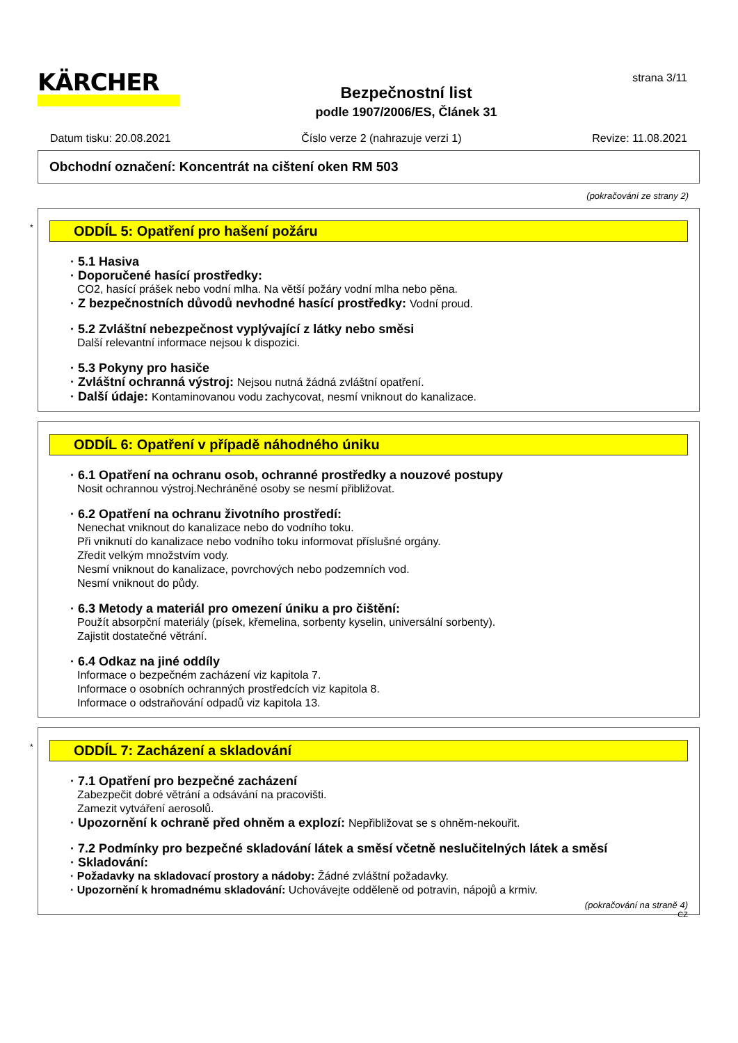KÄRCHER
Bezpečnostní list
podle 1907/2006/ES, Článek 31
strana 3/11
Datum tisku: 20.08.2021 Číslo verze 2 (nahrazuje verzi 1) Revize: 11.08.2021
Obchodní označení: Koncentrát na cištení oken RM 503
(pokračování ze strany 2)
*
ODDÍL 5: Opatření pro hašení požáru
· 5.1 Hasiva
· Doporučené hasící prostředky:
CO2, hasící prášek nebo vodní mlha. Na větší požáry vodní mlha nebo pěna.
· Z bezpečnostních důvodů nevhodné hasící prostředky: Vodní proud.
· 5.2 Zvláštní nebezpečnost vyplývající z látky nebo směsi
Další relevantní informace nejsou k dispozici.
· 5.3 Pokyny pro hasiče
· Zvláštní ochranná výstroj: Nejsou nutná žádná zvláštní opatření.
· Další údaje: Kontaminovanou vodu zachycovat, nesmí vniknout do kanalizace.
ODDÍL 6: Opatření v případě náhodného úniku
· 6.1 Opatření na ochranu osob, ochranné prostředky a nouzové postupy
Nosit ochrannou výstroj.Nechráněné osoby se nesmí přibližovat.
· 6.2 Opatření na ochranu životního prostředí:
Nenechat vniknout do kanalizace nebo do vodního toku.
Při vniknutí do kanalizace nebo vodního toku informovat příslušné orgány.
Zředit velkým množstvím vody.
Nesmí vniknout do kanalizace, povrchových nebo podzemních vod.
Nesmí vniknout do půdy.
· 6.3 Metody a materiál pro omezení úniku a pro čištění:
Použít absorpční materiály (písek, křemelina, sorbenty kyselin, universální sorbenty).
Zajistit dostatečné větrání.
· 6.4 Odkaz na jiné oddíly
Informace o bezpečném zacházení viz kapitola 7.
Informace o osobních ochranných prostředcích viz kapitola 8.
Informace o odstraňování odpadů viz kapitola 13.
*
ODDÍL 7: Zacházení a skladování
· 7.1 Opatření pro bezpečné zacházení
Zabezpečit dobré větrání a odsávání na pracovišti.
Zamezit vytváření aerosolů.
· Upozornění k ochraně před ohněm a explozí: Nepřibližovat se s ohněm-nekouřit.
· 7.2 Podmínky pro bezpečné skladování látek a směsí včetně neslučitelných látek a směsí
· Skladování:
· Požadavky na skladovací prostory a nádoby: Žádné zvláštní požadavky.
· Upozornění k hromadnému skladování: Uchovávejte odděleně od potravin, nápojů a krmiv.
(pokračování na straně 4)
CZ